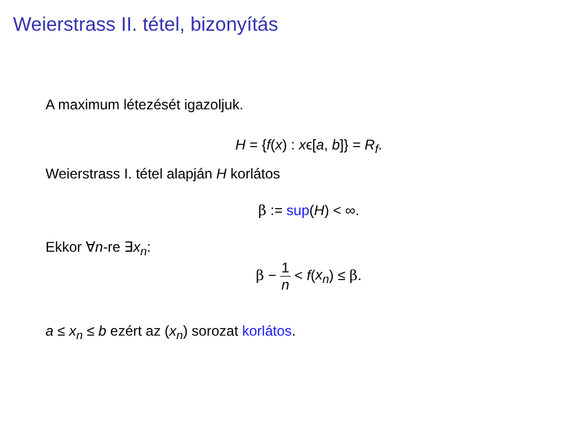Weierstrass II. tétel, bizonyítás
A maximum létezését igazoljuk.
H = {f(x) : xϵ[a, b]} = R<sub>f</sub>.
Weierstrass I. tétel alapján H korlátos
β := sup(H) < ∞.
Ekkor ∀n-re ∃x<sub>n</sub>:
β − 1 n < f(x<sub>n</sub>) ≤ β.
a ≤ x<sub>n</sub> ≤ b ezért az (x<sub>n</sub>) sorozat korlátos.